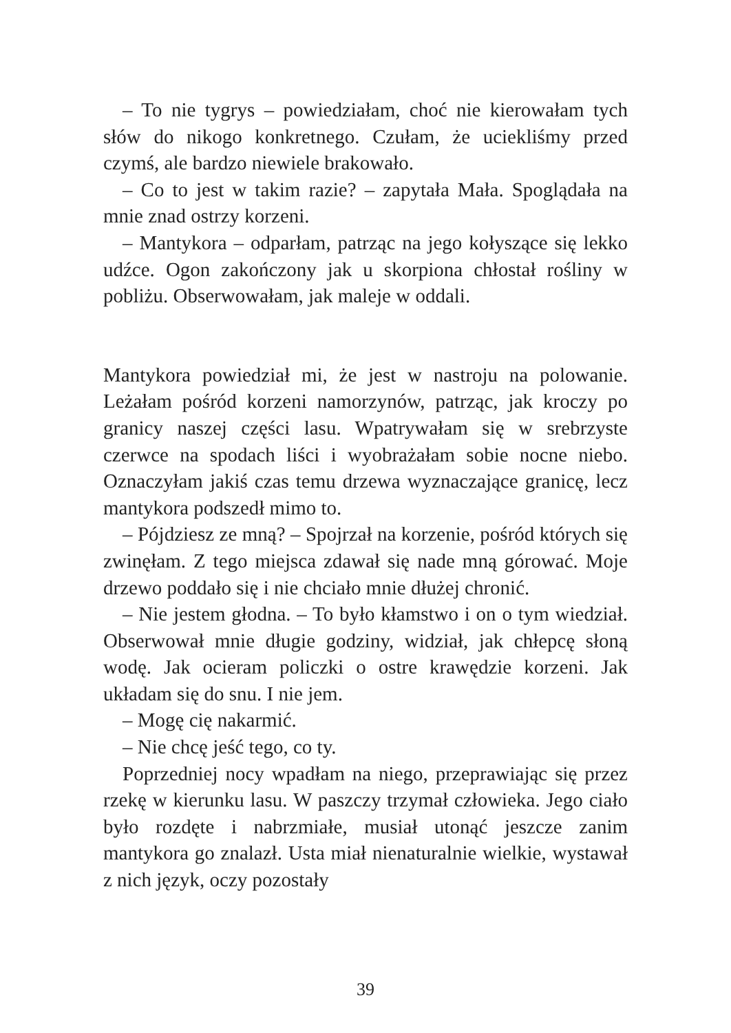– To nie tygrys – powiedziałam, choć nie kierowałam tych słów do nikogo konkretnego. Czułam, że uciekliśmy przed czymś, ale bardzo niewiele brakowało.
– Co to jest w takim razie? – zapytała Mała. Spoglądała na mnie znad ostrzy korzeni.
– Mantykora – odparłam, patrząc na jego kołyszące się lekko udźce. Ogon zakończony jak u skorpiona chłostał rośliny w pobliżu. Obserwowałam, jak maleje w oddali.
Mantykora powiedział mi, że jest w nastroju na polowanie. Leżałam pośród korzeni namorzynów, patrząc, jak kroczy po granicy naszej części lasu. Wpatrywałam się w srebrzyste czerwce na spodach liści i wyobrażałam sobie nocne niebo. Oznaczyłam jakiś czas temu drzewa wyznaczające granicę, lecz mantykora podszedł mimo to.
– Pójdziesz ze mną? – Spojrzał na korzenie, pośród których się zwinęłam. Z tego miejsca zdawał się nade mną górować. Moje drzewo poddało się i nie chciało mnie dłużej chronić.
– Nie jestem głodna. – To było kłamstwo i on o tym wiedział. Obserwował mnie długie godziny, widział, jak chłepcę słoną wodę. Jak ocieram policzki o ostre krawędzie korzeni. Jak układam się do snu. I nie jem.
– Mogę cię nakarmić.
– Nie chcę jeść tego, co ty.
Poprzedniej nocy wpadłam na niego, przeprawiając się przez rzekę w kierunku lasu. W paszczy trzymał człowieka. Jego ciało było rozdęte i nabrzmiałe, musiał utonąć jeszcze zanim mantykora go znalazł. Usta miał nienaturalnie wielkie, wystawał z nich język, oczy pozostały
39